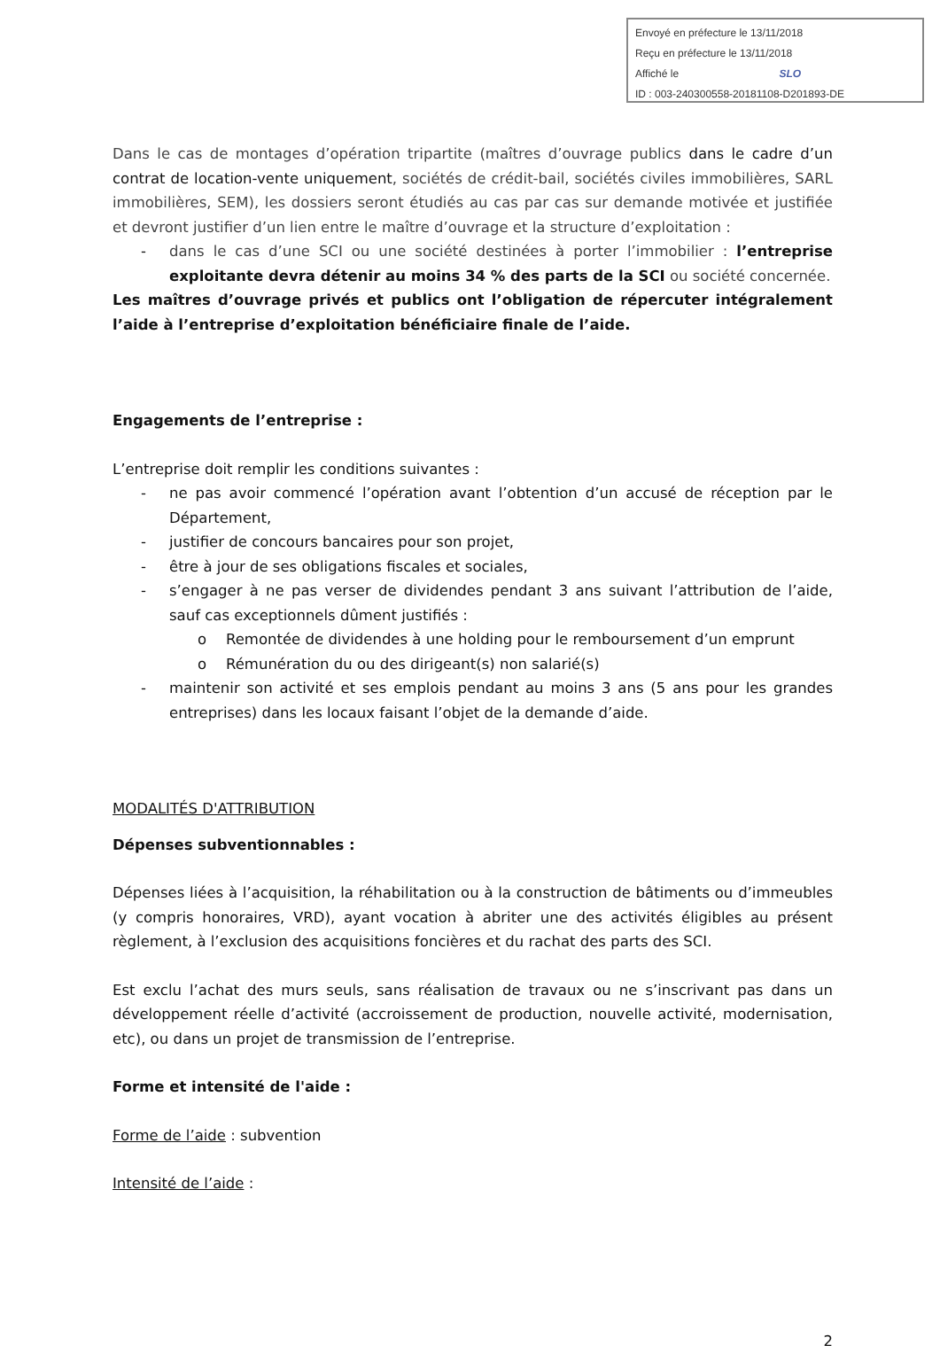Envoyé en préfecture le 13/11/2018
Reçu en préfecture le 13/11/2018
Affiché le SLO
ID : 003-240300558-20181108-D201893-DE
Dans le cas de montages d’opération tripartite (maîtres d’ouvrage publics dans le cadre d’un contrat de location-vente uniquement, sociétés de crédit-bail, sociétés civiles immobilières, SARL immobilières, SEM), les dossiers seront étudiés au cas par cas sur demande motivée et justifiée et devront justifier d’un lien entre le maître d’ouvrage et la structure d’exploitation :
- dans le cas d’une SCI ou une société destinées à porter l’immobilier : l’entreprise exploitante devra détenir au moins 34 % des parts de la SCI ou société concernée.
Les maîtres d’ouvrage privés et publics ont l’obligation de répercuter intégralement l’aide à l’entreprise d’exploitation bénéficiaire finale de l’aide.
Engagements de l’entreprise :
L’entreprise doit remplir les conditions suivantes :
- ne pas avoir commencé l’opération avant l’obtention d’un accusé de réception par le Département,
- justifier de concours bancaires pour son projet,
- être à jour de ses obligations fiscales et sociales,
- s’engager à ne pas verser de dividendes pendant 3 ans suivant l’attribution de l’aide, sauf cas exceptionnels dûment justifiés :
o Remontée de dividendes à une holding pour le remboursement d’un emprunt
o Rémunération du ou des dirigeant(s) non salarié(s)
- maintenir son activité et ses emplois pendant au moins 3 ans (5 ans pour les grandes entreprises) dans les locaux faisant l’objet de la demande d’aide.
MODALITÉS D'ATTRIBUTION
Dépenses subventionnables :
Dépenses liées à l’acquisition, la réhabilitation ou à la construction de bâtiments ou d’immeubles (y compris honoraires, VRD), ayant vocation à abriter une des activités éligibles au présent règlement, à l’exclusion des acquisitions foncières et du rachat des parts des SCI.
Est exclu l’achat des murs seuls, sans réalisation de travaux ou ne s’inscrivant pas dans un développement réelle d’activité (accroissement de production, nouvelle activité, modernisation, etc), ou dans un projet de transmission de l’entreprise.
Forme et intensité de l'aide :
Forme de l’aide : subvention
Intensité de l’aide :
2